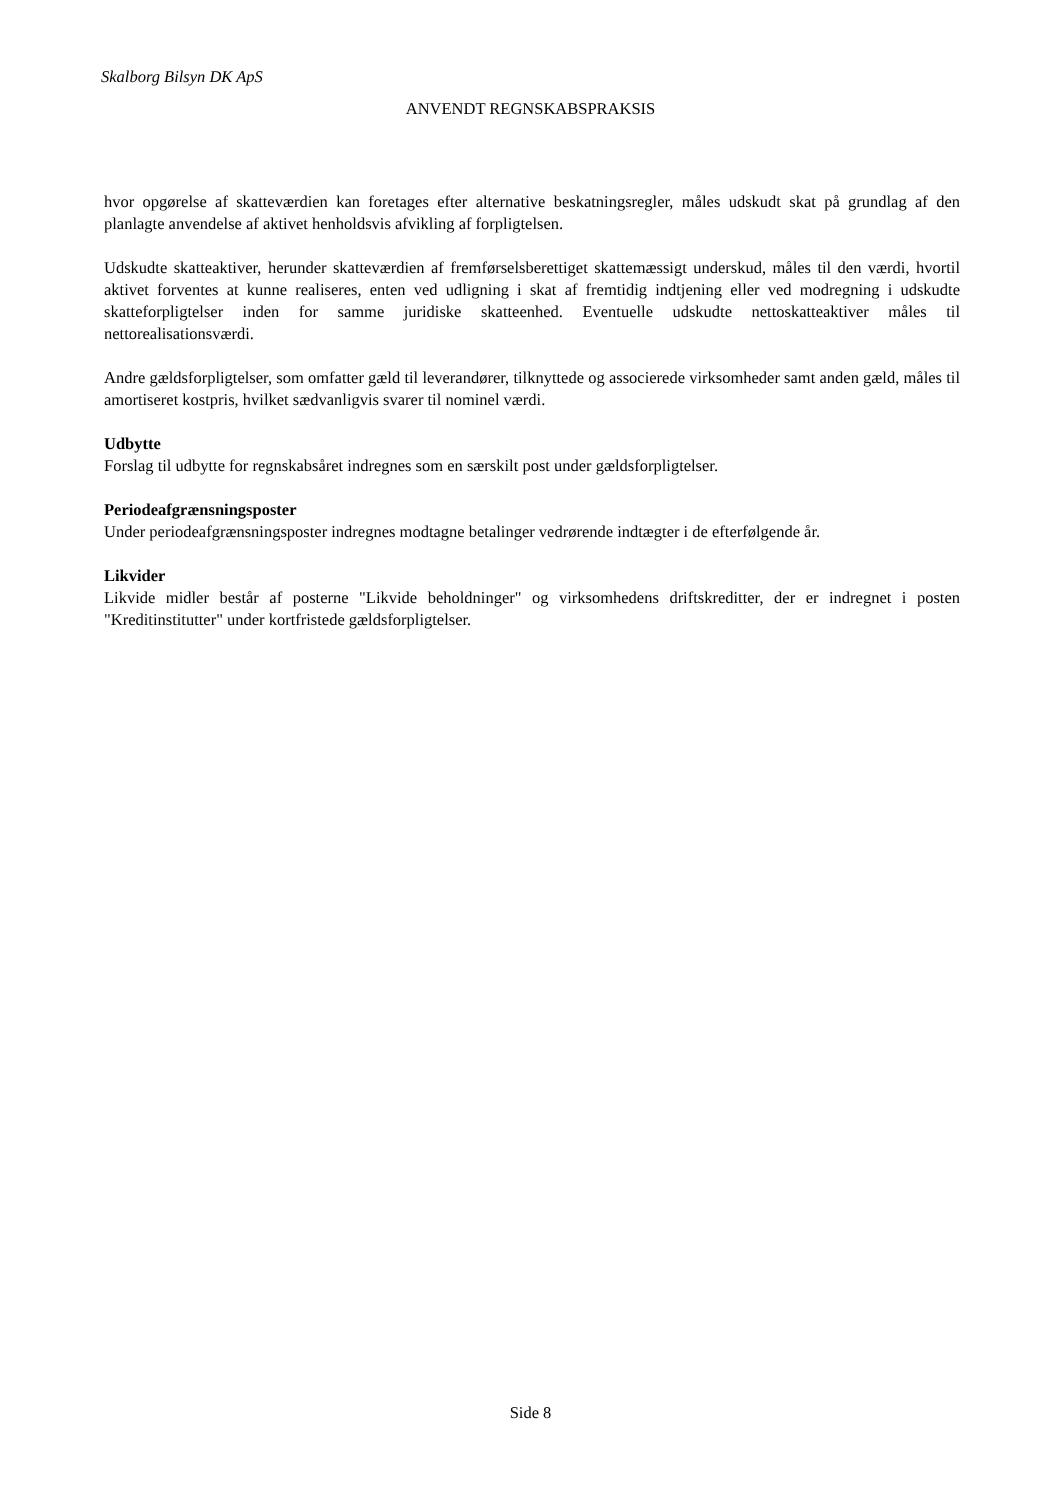Skalborg Bilsyn DK ApS
ANVENDT REGNSKABSPRAKSIS
hvor opgørelse af skatteværdien kan foretages efter alternative beskatningsregler, måles udskudt skat på grundlag af den planlagte anvendelse af aktivet henholdsvis afvikling af forpligtelsen.
Udskudte skatteaktiver, herunder skatteværdien af fremførselsberettiget skattemæssigt underskud, måles til den værdi, hvortil aktivet forventes at kunne realiseres, enten ved udligning i skat af fremtidig indtjening eller ved modregning i udskudte skatteforpligtelser inden for samme juridiske skatteenhed. Eventuelle udskudte nettoskatteaktiver måles til nettorealisationsværdi.
Andre gældsforpligtelser, som omfatter gæld til leverandører, tilknyttede og associerede virksomheder samt anden gæld, måles til amortiseret kostpris, hvilket sædvanligvis svarer til nominel værdi.
Udbytte
Forslag til udbytte for regnskabsåret indregnes som en særskilt post under gældsforpligtelser.
Periodeafgrænsningsposter
Under periodeafgrænsningsposter indregnes modtagne betalinger vedrørende indtægter i de efterfølgende år.
Likvider
Likvide midler består af posterne "Likvide beholdninger" og virksomhedens driftskreditter, der er indregnet i posten "Kreditinstitutter" under kortfristede gældsforpligtelser.
Side 8